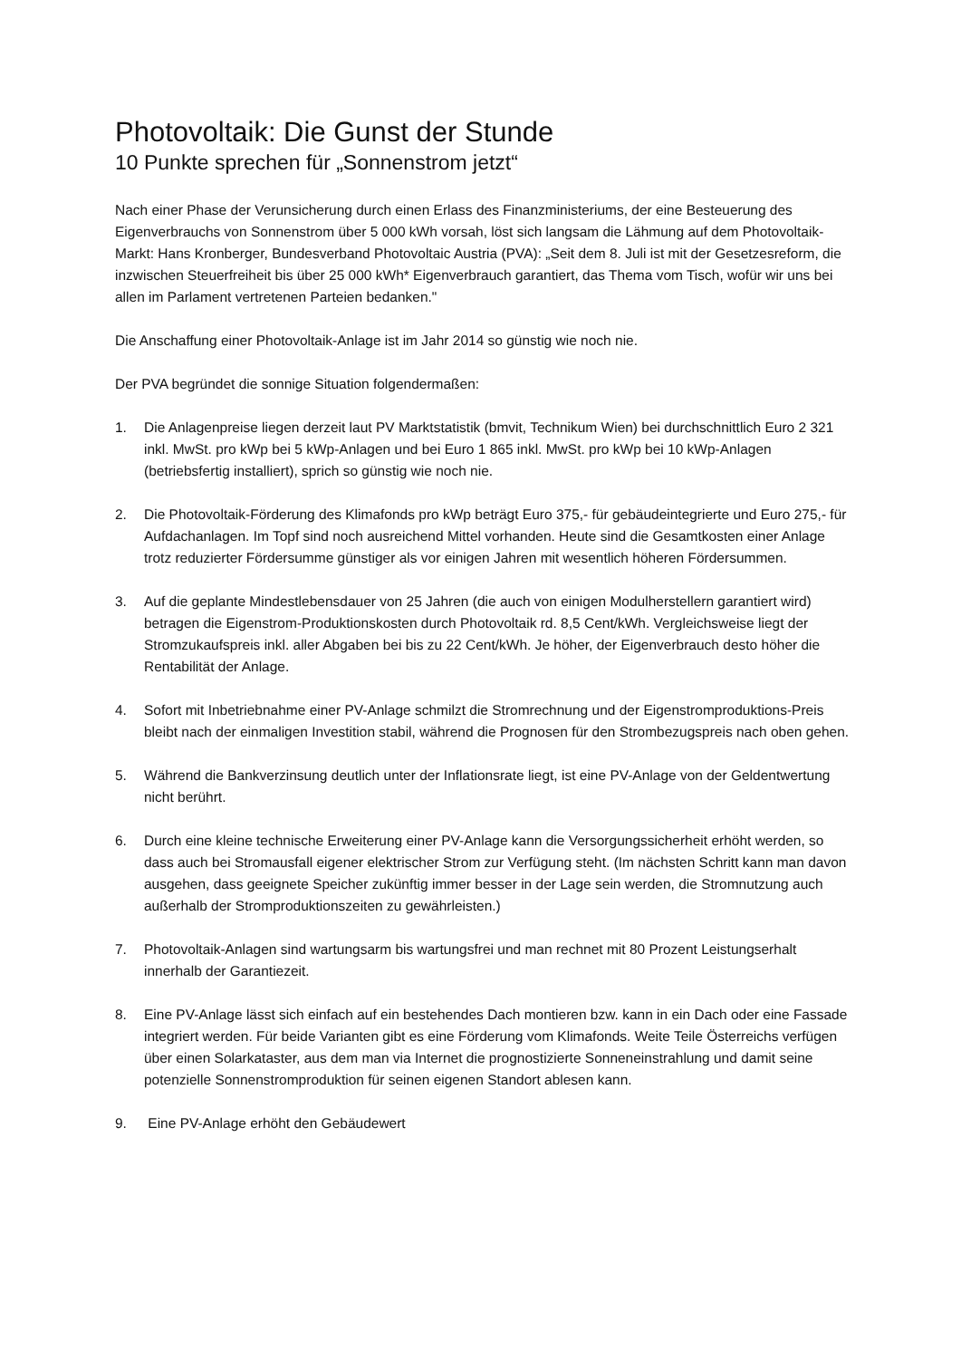Photovoltaik: Die Gunst der Stunde
10 Punkte sprechen für „Sonnenstrom jetzt“
Nach einer Phase der Verunsicherung durch einen Erlass des Finanzministeriums, der eine Besteuerung des Eigenverbrauchs von Sonnenstrom über 5 000 kWh vorsah, löst sich langsam die Lähmung auf dem Photovoltaik-Markt: Hans Kronberger, Bundesverband Photovoltaic Austria (PVA): „Seit dem 8. Juli ist mit der Gesetzesreform, die inzwischen Steuerfreiheit bis über 25 000 kWh* Eigenverbrauch garantiert, das Thema vom Tisch, wofür wir uns bei allen im Parlament vertretenen Parteien bedanken."
Die Anschaffung einer Photovoltaik-Anlage ist im Jahr 2014 so günstig wie noch nie.
Der PVA begründet die sonnige Situation folgendermaßen:
1. Die Anlagenpreise liegen derzeit laut PV Marktstatistik (bmvit, Technikum Wien) bei durchschnittlich Euro 2 321 inkl. MwSt. pro kWp bei 5 kWp-Anlagen und bei Euro 1 865 inkl. MwSt. pro kWp bei 10 kWp-Anlagen (betriebsfertig installiert), sprich so günstig wie noch nie.
2. Die Photovoltaik-Förderung des Klimafonds pro kWp beträgt Euro 375,- für gebäudeintegrierte und Euro 275,- für Aufdachanlagen. Im Topf sind noch ausreichend Mittel vorhanden. Heute sind die Gesamtkosten einer Anlage trotz reduzierter Fördersumme günstiger als vor einigen Jahren mit wesentlich höheren Fördersummen.
3. Auf die geplante Mindestlebensdauer von 25 Jahren (die auch von einigen Modulherstellern garantiert wird) betragen die Eigenstrom-Produktionskosten durch Photovoltaik rd. 8,5 Cent/kWh. Vergleichsweise liegt der Stromzukaufspreis inkl. aller Abgaben bei bis zu 22 Cent/kWh. Je höher, der Eigenverbrauch desto höher die Rentabilität der Anlage.
4. Sofort mit Inbetriebnahme einer PV-Anlage schmilzt die Stromrechnung und der Eigenstromproduktions-Preis bleibt nach der einmaligen Investition stabil, während die Prognosen für den Strombezugspreis nach oben gehen.
5. Während die Bankverzinsung deutlich unter der Inflationsrate liegt, ist eine PV-Anlage von der Geldentwertung nicht berührt.
6. Durch eine kleine technische Erweiterung einer PV-Anlage kann die Versorgungssicherheit erhöht werden, so dass auch bei Stromausfall eigener elektrischer Strom zur Verfügung steht. (Im nächsten Schritt kann man davon ausgehen, dass geeignete Speicher zukünftig immer besser in der Lage sein werden, die Stromnutzung auch außerhalb der Stromproduktionszeiten zu gewährleisten.)
7. Photovoltaik-Anlagen sind wartungsarm bis wartungsfrei und man rechnet mit 80 Prozent Leistungserhalt innerhalb der Garantiezeit.
8. Eine PV-Anlage lässt sich einfach auf ein bestehendes Dach montieren bzw. kann in ein Dach oder eine Fassade integriert werden. Für beide Varianten gibt es eine Förderung vom Klimafonds. Weite Teile Österreichs verfügen über einen Solarkataster, aus dem man via Internet die prognostizierte Sonneneinstrahlung und damit seine potenzielle Sonnenstromproduktion für seinen eigenen Standort ablesen kann.
9. Eine PV-Anlage erhöht den Gebäudewert